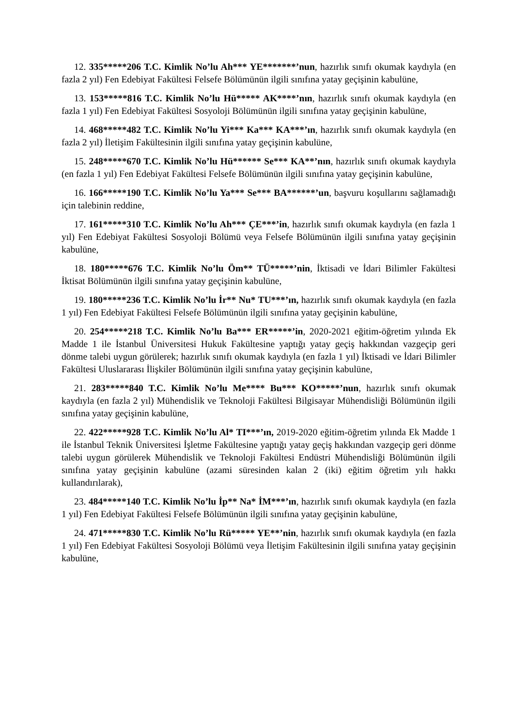12. 335*****206 T.C. Kimlik No’lu Ah*** YE*******’nun, hazırlık sınıfı okumak kaydıyla (en fazla 2 yıl) Fen Edebiyat Fakültesi Felsefe Bölümünün ilgili sınıfına yatay geçişinin kabulüne,
13. 153*****816 T.C. Kimlik No’lu Hü***** AK****’nın, hazırlık sınıfı okumak kaydıyla (en fazla 1 yıl) Fen Edebiyat Fakültesi Sosyoloji Bölümünün ilgili sınıfına yatay geçişinin kabulüne,
14. 468*****482 T.C. Kimlik No’lu Yi*** Ka*** KA***’ın, hazırlık sınıfı okumak kaydıyla (en fazla 2 yıl) İletişim Fakültesinin ilgili sınıfına yatay geçişinin kabulüne,
15. 248*****670 T.C. Kimlik No’lu Hü****** Se*** KA**’nın, hazırlık sınıfı okumak kaydıyla (en fazla 1 yıl) Fen Edebiyat Fakültesi Felsefe Bölümünün ilgili sınıfına yatay geçişinin kabulüne,
16. 166*****190 T.C. Kimlik No’lu Ya*** Se*** BA******’un, başvuru koşullarını sağlamadığı için talebinin reddine,
17. 161*****310 T.C. Kimlik No’lu Ah*** ÇE***’in, hazırlık sınıfı okumak kaydıyla (en fazla 1 yıl) Fen Edebiyat Fakültesi Sosyoloji Bölümü veya Felsefe Bölümünün ilgili sınıfına yatay geçişinin kabulüne,
18. 180*****676 T.C. Kimlik No’lu Öm** TÜ*****’nin, İktisadi ve İdari Bilimler Fakültesi İktisat Bölümünün ilgili sınıfına yatay geçişinin kabulüne,
19. 180*****236 T.C. Kimlik No’lu İr** Nu* TU***’ın, hazırlık sınıfı okumak kaydıyla (en fazla 1 yıl) Fen Edebiyat Fakültesi Felsefe Bölümünün ilgili sınıfına yatay geçişinin kabulüne,
20. 254*****218 T.C. Kimlik No’lu Ba*** ER*****’in, 2020-2021 eğitim-öğretim yılında Ek Madde 1 ile İstanbul Üniversitesi Hukuk Fakültesine yaptığı yatay geçiş hakkından vazgeçip geri dönme talebi uygun görülerek; hazırlık sınıfı okumak kaydıyla (en fazla 1 yıl) İktisadi ve İdari Bilimler Fakültesi Uluslararası İlişkiler Bölümünün ilgili sınıfına yatay geçişinin kabulüne,
21. 283*****840 T.C. Kimlik No’lu Me**** Bu*** KO*****’nun, hazırlık sınıfı okumak kaydıyla (en fazla 2 yıl) Mühendislik ve Teknoloji Fakültesi Bilgisayar Mühendisliği Bölümünün ilgili sınıfına yatay geçişinin kabulüne,
22. 422*****928 T.C. Kimlik No’lu Al* TI***’ın, 2019-2020 eğitim-öğretim yılında Ek Madde 1 ile İstanbul Teknik Üniversitesi İşletme Fakültesine yaptığı yatay geçiş hakkından vazgeçip geri dönme talebi uygun görülerek Mühendislik ve Teknoloji Fakültesi Endüstri Mühendisliği Bölümünün ilgili sınıfına yatay geçişinin kabulüne (azami süresinden kalan 2 (iki) eğitim öğretim yılı hakkı kullandırılarak),
23. 484*****140 T.C. Kimlik No’lu İp** Na* İM***’ın, hazırlık sınıfı okumak kaydıyla (en fazla 1 yıl) Fen Edebiyat Fakültesi Felsefe Bölümünün ilgili sınıfına yatay geçişinin kabulüne,
24. 471*****830 T.C. Kimlik No’lu Rü***** YE**’nin, hazırlık sınıfı okumak kaydıyla (en fazla 1 yıl) Fen Edebiyat Fakültesi Sosyoloji Bölümü veya İletişim Fakültesinin ilgili sınıfına yatay geçişinin kabulüne,